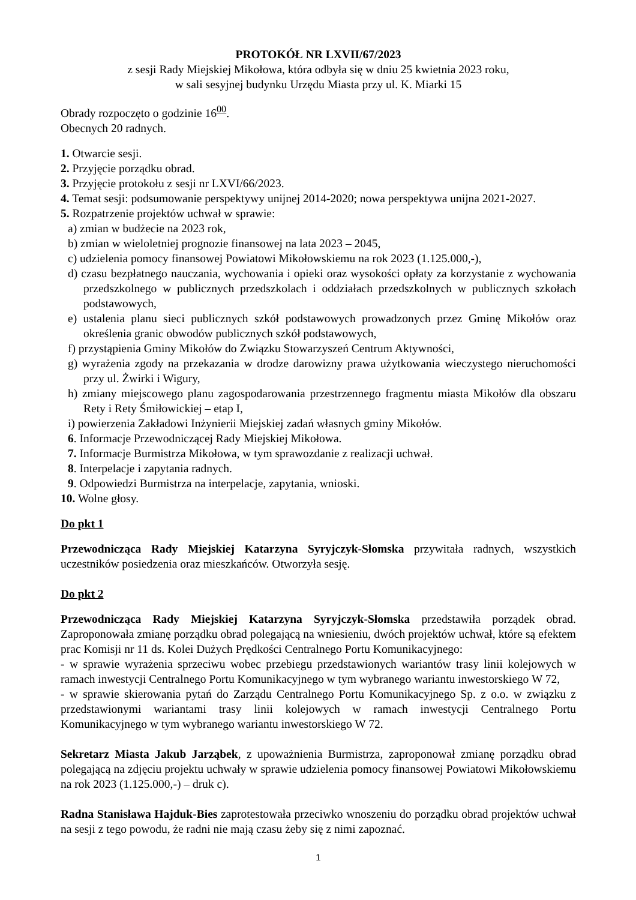PROTOKÓŁ NR LXVII/67/2023
z sesji Rady Miejskiej Mikołowa, która odbyła się w dniu 25 kwietnia 2023 roku,
w sali sesyjnej budynku Urzędu Miasta przy ul. K. Miarki 15
Obrady rozpoczęto o godzinie 16<sup>00</sup>.
Obecnych 20 radnych.
1. Otwarcie sesji.
2. Przyjęcie porządku obrad.
3. Przyjęcie protokołu z sesji nr LXVI/66/2023.
4. Temat sesji: podsumowanie perspektywy unijnej 2014-2020; nowa perspektywa unijna 2021-2027.
5. Rozpatrzenie projektów uchwał w sprawie:
a) zmian w budżecie na 2023 rok,
b) zmian w wieloletniej prognozie finansowej na lata 2023 – 2045,
c) udzielenia pomocy finansowej Powiatowi Mikołowskiemu na rok 2023 (1.125.000,-),
d) czasu bezpłatnego nauczania, wychowania i opieki oraz wysokości opłaty za korzystanie z wychowania przedszkolnego w publicznych przedszkolach i oddziałach przedszkolnych w publicznych szkołach podstawowych,
e) ustalenia planu sieci publicznych szkół podstawowych prowadzonych przez Gminę Mikołów oraz określenia granic obwodów publicznych szkół podstawowych,
f) przystąpienia Gminy Mikołów do Związku Stowarzyszeń Centrum Aktywności,
g) wyrażenia zgody na przekazania w drodze darowizny prawa użytkowania wieczystego nieruchomości przy ul. Żwirki i Wigury,
h) zmiany miejscowego planu zagospodarowania przestrzennego fragmentu miasta Mikołów dla obszaru Rety i Rety Śmiłowickiej – etap I,
i) powierzenia Zakładowi Inżynierii Miejskiej zadań własnych gminy Mikołów.
6. Informacje Przewodniczącej Rady Miejskiej Mikołowa.
7. Informacje Burmistrza Mikołowa, w tym sprawozdanie z realizacji uchwał.
8. Interpelacje i zapytania radnych.
9. Odpowiedzi Burmistrza na interpelacje, zapytania, wnioski.
10. Wolne głosy.
Do pkt 1
Przewodnicząca Rady Miejskiej Katarzyna Syryjczyk-Słomska przywitała radnych, wszystkich uczestników posiedzenia oraz mieszkańców. Otworzyła sesję.
Do pkt 2
Przewodnicząca Rady Miejskiej Katarzyna Syryjczyk-Słomska przedstawiła porządek obrad. Zaproponowała zmianę porządku obrad polegającą na wniesieniu, dwóch projektów uchwał, które są efektem prac Komisji nr 11 ds. Kolei Dużych Prędkości Centralnego Portu Komunikacyjnego:
- w sprawie wyrażenia sprzeciwu wobec przebiegu przedstawionych wariantów trasy linii kolejowych w ramach inwestycji Centralnego Portu Komunikacyjnego w tym wybranego wariantu inwestorskiego W 72,
- w sprawie skierowania pytań do Zarządu Centralnego Portu Komunikacyjnego Sp. z o.o. w związku z przedstawionymi wariantami trasy linii kolejowych w ramach inwestycji Centralnego Portu Komunikacyjnego w tym wybranego wariantu inwestorskiego W 72.
Sekretarz Miasta Jakub Jarząbek, z upoważnienia Burmistrza, zaproponował zmianę porządku obrad polegającą na zdjęciu projektu uchwały w sprawie udzielenia pomocy finansowej Powiatowi Mikołowskiemu na rok 2023 (1.125.000,-) – druk c).
Radna Stanisława Hajduk-Bies zaprotestowała przeciwko wnoszeniu do porządku obrad projektów uchwał na sesji z tego powodu, że radni nie mają czasu żeby się z nimi zapoznać.
1